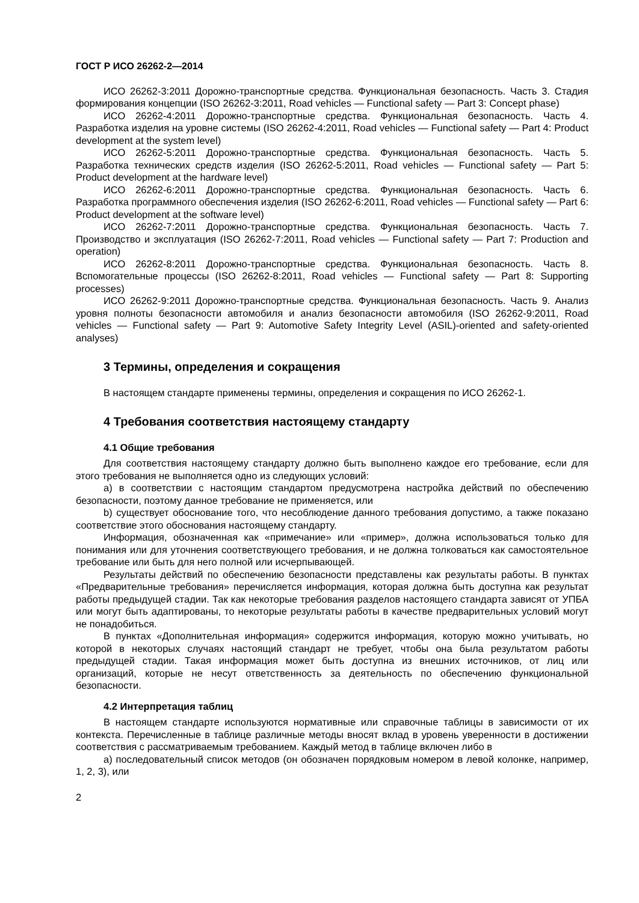ГОСТ Р ИСО 26262-2—2014
ИСО 26262-3:2011 Дорожно-транспортные средства. Функциональная безопасность. Часть 3. Стадия формирования концепции (ISO 26262-3:2011, Road vehicles — Functional safety — Part 3: Concept phase)
ИСО 26262-4:2011 Дорожно-транспортные средства. Функциональная безопасность. Часть 4. Разработка изделия на уровне системы (ISO 26262-4:2011, Road vehicles — Functional safety — Part 4: Product development at the system level)
ИСО 26262-5:2011 Дорожно-транспортные средства. Функциональная безопасность. Часть 5. Разработка технических средств изделия (ISO 26262-5:2011, Road vehicles — Functional safety — Part 5: Product development at the hardware level)
ИСО 26262-6:2011 Дорожно-транспортные средства. Функциональная безопасность. Часть 6. Разработка программного обеспечения изделия (ISO 26262-6:2011, Road vehicles — Functional safety — Part 6: Product development at the software level)
ИСО 26262-7:2011 Дорожно-транспортные средства. Функциональная безопасность. Часть 7. Производство и эксплуатация (ISO 26262-7:2011, Road vehicles — Functional safety — Part 7: Production and operation)
ИСО 26262-8:2011 Дорожно-транспортные средства. Функциональная безопасность. Часть 8. Вспомогательные процессы (ISO 26262-8:2011, Road vehicles — Functional safety — Part 8: Supporting processes)
ИСО 26262-9:2011 Дорожно-транспортные средства. Функциональная безопасность. Часть 9. Анализ уровня полноты безопасности автомобиля и анализ безопасности автомобиля (ISO 26262-9:2011, Road vehicles — Functional safety — Part 9: Automotive Safety Integrity Level (ASIL)-oriented and safety-oriented analyses)
3 Термины, определения и сокращения
В настоящем стандарте применены термины, определения и сокращения по ИСО 26262-1.
4 Требования соответствия настоящему стандарту
4.1 Общие требования
Для соответствия настоящему стандарту должно быть выполнено каждое его требование, если для этого требования не выполняется одно из следующих условий:
a) в соответствии с настоящим стандартом предусмотрена настройка действий по обеспечению безопасности, поэтому данное требование не применяется, или
b) существует обоснование того, что несоблюдение данного требования допустимо, а также показано соответствие этого обоснования настоящему стандарту.
Информация, обозначенная как «примечание» или «пример», должна использоваться только для понимания или для уточнения соответствующего требования, и не должна толковаться как самостоятельное требование или быть для него полной или исчерпывающей.
Результаты действий по обеспечению безопасности представлены как результаты работы. В пунктах «Предварительные требования» перечисляется информация, которая должна быть доступна как результат работы предыдущей стадии. Так как некоторые требования разделов настоящего стандарта зависят от УПБА или могут быть адаптированы, то некоторые результаты работы в качестве предварительных условий могут не понадобиться.
В пунктах «Дополнительная информация» содержится информация, которую можно учитывать, но которой в некоторых случаях настоящий стандарт не требует, чтобы она была результатом работы предыдущей стадии. Такая информация может быть доступна из внешних источников, от лиц или организаций, которые не несут ответственность за деятельность по обеспечению функциональной безопасности.
4.2 Интерпретация таблиц
В настоящем стандарте используются нормативные или справочные таблицы в зависимости от их контекста. Перечисленные в таблице различные методы вносят вклад в уровень уверенности в достижении соответствия с рассматриваемым требованием. Каждый метод в таблице включен либо в
a) последовательный список методов (он обозначен порядковым номером в левой колонке, например, 1, 2, 3), или
2